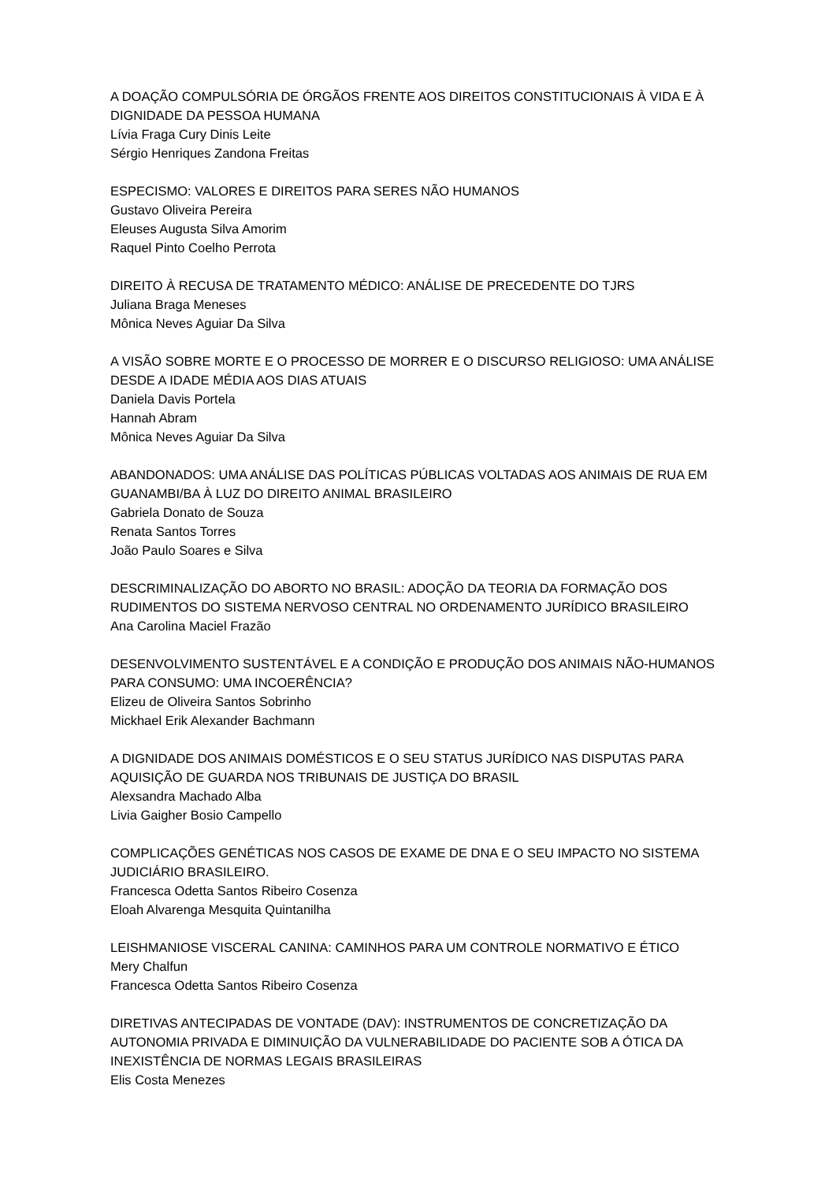A DOAÇÃO COMPULSÓRIA DE ÓRGÃOS FRENTE AOS DIREITOS CONSTITUCIONAIS À VIDA E À DIGNIDADE DA PESSOA HUMANA
Lívia Fraga Cury Dinis Leite
Sérgio Henriques Zandona Freitas
ESPECISMO: VALORES E DIREITOS PARA SERES NÃO HUMANOS
Gustavo Oliveira Pereira
Eleuses Augusta Silva Amorim
Raquel Pinto Coelho Perrota
DIREITO À RECUSA DE TRATAMENTO MÉDICO: ANÁLISE DE PRECEDENTE DO TJRS
Juliana Braga Meneses
Mônica Neves Aguiar Da Silva
A VISÃO SOBRE MORTE E O PROCESSO DE MORRER E O DISCURSO RELIGIOSO: UMA ANÁLISE DESDE A IDADE MÉDIA AOS DIAS ATUAIS
Daniela Davis Portela
Hannah Abram
Mônica Neves Aguiar Da Silva
ABANDONADOS: UMA ANÁLISE DAS POLÍTICAS PÚBLICAS VOLTADAS AOS ANIMAIS DE RUA EM GUANAMBI/BA À LUZ DO DIREITO ANIMAL BRASILEIRO
Gabriela Donato de Souza
Renata Santos Torres
João Paulo Soares e Silva
DESCRIMINALIZAÇÃO DO ABORTO NO BRASIL: ADOÇÃO DA TEORIA DA FORMAÇÃO DOS RUDIMENTOS DO SISTEMA NERVOSO CENTRAL NO ORDENAMENTO JURÍDICO BRASILEIRO
Ana Carolina Maciel Frazão
DESENVOLVIMENTO SUSTENTÁVEL E A CONDIÇÃO E PRODUÇÃO DOS ANIMAIS NÃO-HUMANOS PARA CONSUMO: UMA INCOERÊNCIA?
Elizeu de Oliveira Santos Sobrinho
Mickhael Erik Alexander Bachmann
A DIGNIDADE DOS ANIMAIS DOMÉSTICOS E O SEU STATUS JURÍDICO NAS DISPUTAS PARA AQUISIÇÃO DE GUARDA NOS TRIBUNAIS DE JUSTIÇA DO BRASIL
Alexsandra Machado Alba
Livia Gaigher Bosio Campello
COMPLICAÇÕES GENÉTICAS NOS CASOS DE EXAME DE DNA E O SEU IMPACTO NO SISTEMA JUDICIÁRIO BRASILEIRO.
Francesca Odetta Santos Ribeiro Cosenza
Eloah Alvarenga Mesquita Quintanilha
LEISHMANIOSE VISCERAL CANINA: CAMINHOS PARA UM CONTROLE NORMATIVO E ÉTICO
Mery Chalfun
Francesca Odetta Santos Ribeiro Cosenza
DIRETIVAS ANTECIPADAS DE VONTADE (DAV): INSTRUMENTOS DE CONCRETIZAÇÃO DA AUTONOMIA PRIVADA E DIMINUIÇÃO DA VULNERABILIDADE DO PACIENTE SOB A ÓTICA DA INEXISTÊNCIA DE NORMAS LEGAIS BRASILEIRAS
Elis Costa Menezes